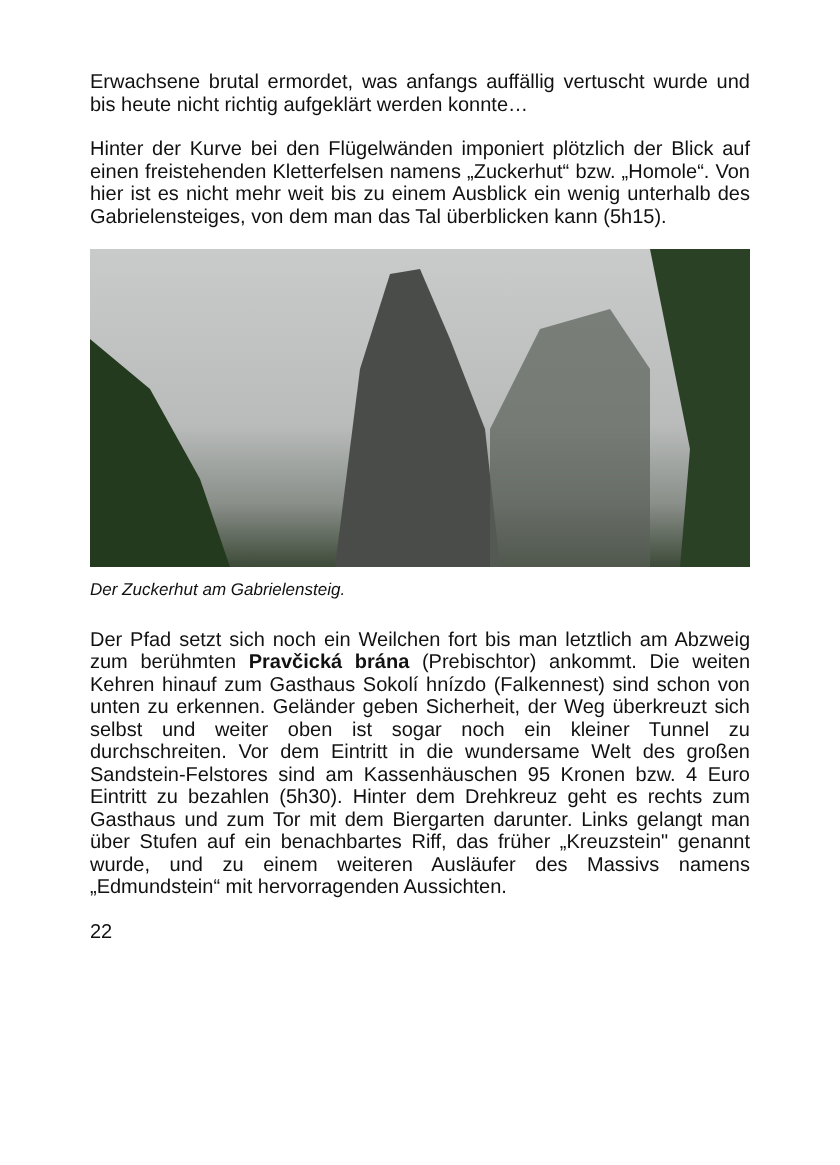Erwachsene brutal ermordet, was anfangs auffällig vertuscht wurde und bis heute nicht richtig aufgeklärt werden konnte…
Hinter der Kurve bei den Flügelwänden imponiert plötzlich der Blick auf einen freistehenden Kletterfelsen namens „Zuckerhut“ bzw. „Homole“. Von hier ist es nicht mehr weit bis zu einem Ausblick ein wenig unterhalb des Gabrielensteiges, von dem man das Tal überblicken kann (5h15).
Der Zuckerhut am Gabrielensteig.
Der Pfad setzt sich noch ein Weilchen fort bis man letztlich am Abzweig zum berühmten Pravčická brána (Prebischtor) ankommt. Die weiten Kehren hinauf zum Gasthaus Sokolí hnízdo (Falkennest) sind schon von unten zu erkennen. Geländer geben Sicherheit, der Weg überkreuzt sich selbst und weiter oben ist sogar noch ein kleiner Tunnel zu durchschreiten. Vor dem Eintritt in die wundersame Welt des großen Sandstein-Felstores sind am Kassenhäuschen 95 Kronen bzw. 4 Euro Eintritt zu bezahlen (5h30). Hinter dem Drehkreuz geht es rechts zum Gasthaus und zum Tor mit dem Biergarten darunter. Links gelangt man über Stufen auf ein benachbartes Riff, das früher „Kreuzstein" genannt wurde, und zu einem weiteren Ausläufer des Massivs namens „Edmundstein“ mit hervorragenden Aussichten.
22